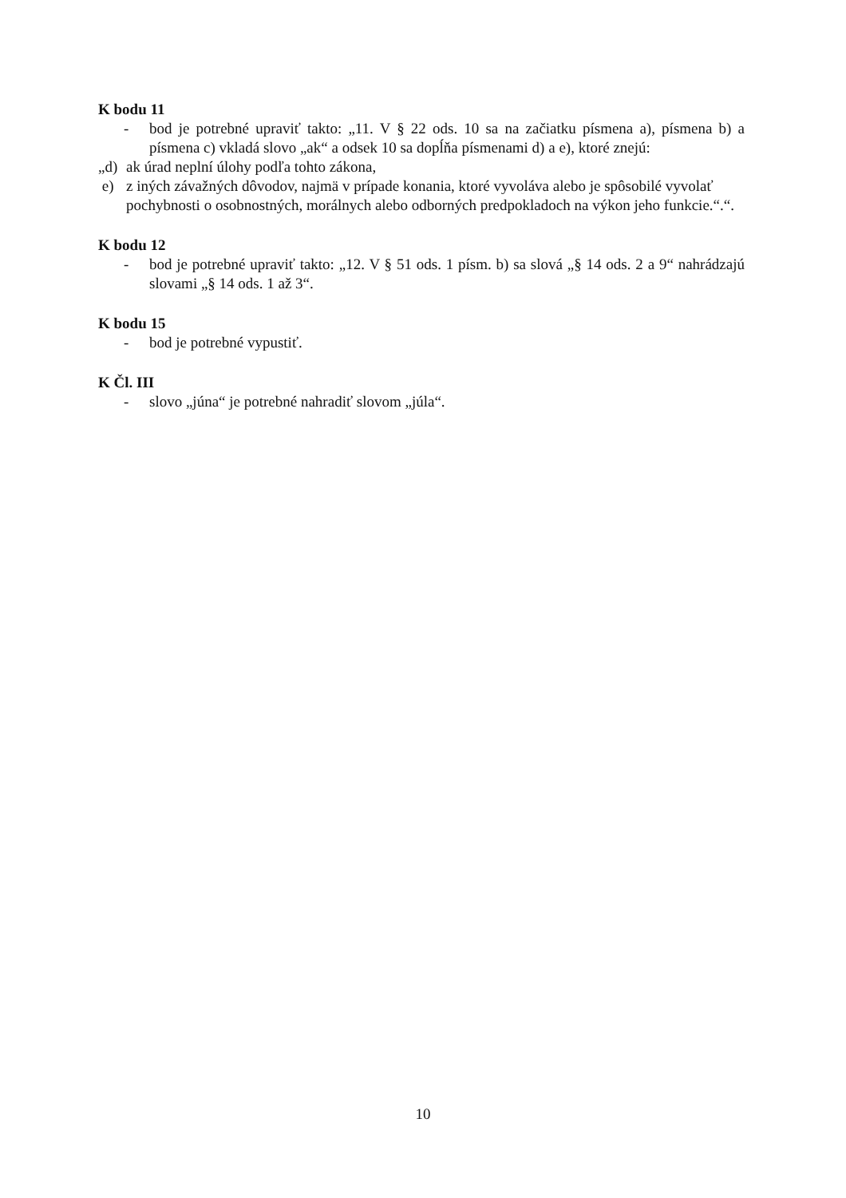K bodu 11
- bod je potrebné upraviť takto: „11. V § 22 ods. 10 sa na začiatku písmena a), písmena b) a písmena c) vkladá slovo „ak“ a odsek 10 sa dopĺňa písmenami d) a e), ktoré znejú:
„d) ak úrad neplní úlohy podľa tohto zákona,
e) z iných závažných dôvodov, najmä v prípade konania, ktoré vyvoláva alebo je spôsobilé vyvolať pochybnosti o osobnostných, morálnych alebo odborných predpokladoch na výkon jeho funkcie.“.“.
K bodu 12
- bod je potrebné upraviť takto: „12. V § 51 ods. 1 písm. b) sa slová „§ 14 ods. 2 a 9“ nahrádzajú slovami „§ 14 ods. 1 až 3“.
K bodu 15
- bod je potrebné vypustiť.
K Čl. III
- slovo „júna“ je potrebné nahradiť slovom „júla“.
10